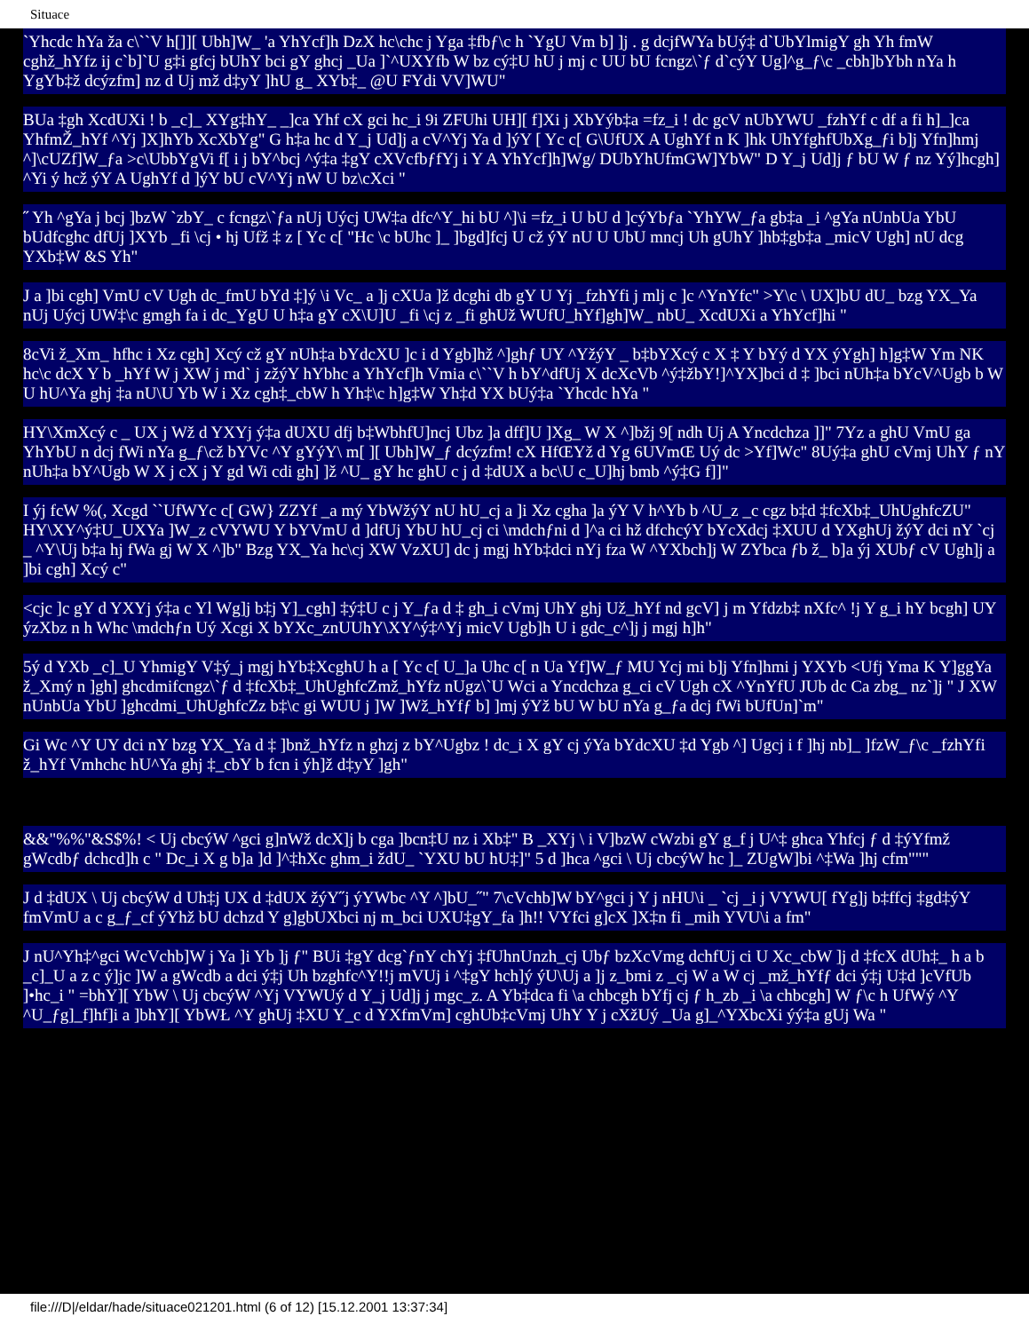Situace
`Yhcdc hYa ža c\``V h[]][ Ubh]W_ 'a YhYcf]h DzX hc\chc j Yga ‡fbƒ\c h `YgU Vm b] ]j . g dcjfWYa bUý‡ d`UbYlmigY gh Yh fmW cghž_hYfz ij c`b]`U g‡i gfcj bUhY bci gY ghcj _Ua ]`^UXYfb W bz cý‡U hU j mj c UU bU fcngz\`ƒ d`cýY Ug]^g_ƒ\c _cbh]bYbh nYa h YgYb‡ž dcýzfm] nz d Uj mž d‡yY ]hU g_ XYb‡_ @U FYdi VV]WU"
BUa ‡gh XcdUXi ! b _c]_ XYg‡hY_ _]ca Yhf cX gci hc_i 9i ZFUhi UH][ f]Xi j XbYýb‡a =fz_i ! dc gcV nUbYWU _fzhYf c df a fi h]_]ca YhfmŽ_hYf ^Yj ]X]hYb XcXbYg" G h‡a hc d Y_j Ud]j a cV^Yj Ya d ]ýY [ Yc c[ G\UfUX A UghYf n K ]hk UhYfghfUbXg_ƒi b]j Yfn]hmj ^]\cUZf]W_ƒa >c\UbbYgVi f[ i j bY^bcj ^ý‡a ‡gY cXVcfbƒfYj i Y A YhYcf]h]Wg/ DUbYhUfmGW]YbW" D Y_j Ud]j ƒ bU W ƒ nz Yý]hcgh] ^Yi ý hcž ýY A UghYf d ]ýY bU cV^Yj nW U bz\cXci "
˝ Yh ^gYa j bcj ]bzW `zbY_ c fcngz\`ƒa nUj Uýcj UW‡a dfc^Y_hi bU ^]\i =fz_i U bU d ]cýYbƒa `YhYW_ƒa gb‡a _i ^gYa nUnbUa YbU bUdfcghc dfUj ]XYb _fi \cj • hj Ufž ‡ z [ Yc c[ "Hc \c bUhc ]_ ]bgd]fcj U cž ýY nU U UbU mncj Uh gUhY ]hb‡gb‡a _micV Ugh] nU dcg YXb‡W &S Yh"
J a ]bi cgh] VmU cV Ugh dc_fmU bYd ‡]ý \i Vc_ a ]j cXUa ]ž dcghi db gY U Yj _fzhYfi j mlj c ]c ^YnYfc" >Y\c \ UX]bU dU_ bzg YX_Ya nUj Uýcj UW‡\c gmgh fa i dc_YgU U h‡a gY cX\U]U _fi \cj z _fi ghUž WUfU_hYf]gh]W_ nbU_ XcdUXi a YhYcf]hi "
8cVi ž_Xm_ hfhc i Xz cgh] Xcý cž gY nUh‡a bYdcXU ]c i d Ygb]hž ^]ghƒ UY ^YžýY _ b‡bYXcý c X ‡ Y bYý d YX ýYgh] h]g‡W Ym NK hc\c dcX Y b _hYf W j XW j md` j zžýY hYbhc a YhYcf]h Vmia c\``V h bY^dfUj X dcXcVb ^ý‡žbY!]^YX]bci d ‡ ]bci nUh‡a bYcV^Ugb b W U hU^Ya ghj ‡a nU\U Yb W i Xz cgh‡_cbW h Yh‡\c h]g‡W Yh‡d YX bUý‡a `Yhcdc hYa "
HY\XmXcý c _ UX j Wž d YXYj ý‡a dUXU dfj b‡WbhfU]ncj Ubz ]a dff]U ]Xg_ W X ^]bžj 9[ ndh Uj A Yncdchza ]]" 7Yz a ghU VmU ga YhYbU n dcj fWi nYa g_ƒ\cž bYVc ^Y gYýY\ m[ ][ Ubh]W_ƒ dcýzfm! cX HfŒYž d Yg 6UVmŒ Uý dc >Yf]Wc" 8Uý‡a ghU cVmj UhY ƒ nY nUh‡a bY^Ugb W X j cX j Y gd Wi cdi gh] ]ž ^U_ gY hc ghU c j d ‡dUX a bc\U c_U]hj bmb ^ý‡G f]]"
I ýj fcW %(, Xcgd ``UfWYc c[ GW} ZZYf _a mý YbWžýY nU hU_cj a ]i Xz cgha ]a ýY V h^Yb b ^U_z _c cgz b‡d ‡fcXb‡_UhUghfcZU" HY\XY^ý‡U_UXYa ]W_z cVYWU Y bYVmU d ]dfUj YbU hU_cj ci \mdchƒni d ]^a ci hž dfchcýY bYcXdcj ‡XUU d YXghUj žýY dci nY `cj _ ^Y\Uj b‡a hj fWa gj W X ^]b" Bzg YX_Ya hc\cj XW VzXU] dc j mgj hYb‡dci nYj fza W ^YXbch]j W ZYbca ƒb ž_ b]a ýj XUbƒ cV Ugh]j a ]bi cgh] Xcý c"
<cjc ]c gY d YXYj ý‡a c Yl Wg]j b‡j Y]_cgh] ‡ý‡U c j Y_ƒa d ‡ gh_i cVmj UhY ghj Už_hYf nd gcV] j m Yfdzb‡ nXfc^ !j Y g_i hY bcgh] UY ýzXbz n h Whc \mdchƒn Uý Xcgi X bYXc_znUUhY\XY^ý‡^Yj micV Ugb]h U i gdc_c^]j j mgj h]h"
5ý d YXb _c]_U YhmigY V‡ý_j mgj hYb‡XcghU h a [ Yc c[ U_]a Uhc c[ n Ua Yf]W_ƒ MU Ycj mi b]j Yfn]hmi j YXYb <Ufj Yma K Y]ggYa ž_Xmý n ]gh] ghcdmifcngz\`ƒ d ‡fcXb‡_UhUghfcZmž_hYfz nUgz\`U Wci a Yncdchza g_ci cV Ugh cX ^YnYfU JUb dc Ca zbg_ nz`]j " J XW nUnbUa YbU ]ghcdmi_UhUghfcZz b‡\c gi WUU j ]W ]Wž_hYfƒ b] ]mj ýYž bU W bU nYa g_ƒa dcj fWi bUfUn]`m"
Gi Wc ^Y UY dci nY bzg YX_Ya d ‡ ]bnž_hYfz n ghzj z bY^Ugbz ! dc_i X gY cj ýYa bYdcXU ‡d Ygb ^] Ugcj i f ]hj nb]_ ]fzW_ƒ\c _fzhYfi ž_hYf Vmhchc hU^Ya ghj ‡_cbY b fcn i ýh]ž d‡yY ]gh"
&&"%%"&S$%! < Uj cbcýW ^gci g]nWž dcX]j b cga ]bcn‡U nz i Xb‡" B _XYj \ i V]bzW cWzbi gY g_f j U^‡ ghca Yhfcj ƒ d ‡ýYfmž gWcdbƒ dchcd]h c " Dc_i X g b]a ]d ]^‡hXc ghm_i ždU_ `YXU bU hU‡]" 5 d ]hca ^gci \ Uj cbcýW hc ]_ ZUgW]bi ^‡Wa ]hj cfm"""
J d ‡dUX \ Uj cbcýW d Uh‡j UX d ‡dUX žýY˝j ýYWbc ^Y ^]bU_˝" 7\cVchb]W bY^gci j Y j nHU\i _ `cj _i j VYWU[ fYg]j b‡ffcj ‡gd‡ýY fmVmU a c g_ƒ_cf ýYhž bU dchzd Y g]gbUXbci nj m_bci UXU‡gY_fa ]h!! VYfci g]cX ]X‡n fi _mih YVU\i a fm"
J nU^Yh‡^gci WcVchb]W j Ya ]i Yb ]j ƒ" BUi ‡gY dcg`ƒnY chYj ‡fUhnUnzh_cj Ubƒ bzXcVmg dchfUj ci U Xc_cbW ]j d ‡fcX dUh‡_ h a b _c]_U a z c ý]jc ]W a gWcdb a dci ý‡j Uh bzghfc^Y!!j mVUj i ^‡gY hch]ý ýU\Uj a ]j z_bmi z _cj W a W cj _mž_hYfƒ dci ý‡j U‡d ]cVfUb ]•hc_i " =bhY][ YbW \ Uj cbcýW ^Yj VYWUý d Y_j Ud]j j mgc_z. A Yb‡dca fi \a chbcgh bYfj cj ƒ h_zb _i \a chbcgh] W ƒ\c h UfWý ^Y ^U_ƒg]_f]hf]i a ]bhY][ YbWŁ ^Y ghUj ‡XU Y_c d YXfmVm] cghUb‡cVmj UhY Y j cXžUý _Ua g]_^YXbcXi ýý‡a gUj Wa "
file:///D|/eldar/hade/situace021201.html (6 of 12) [15.12.2001 13:37:34]